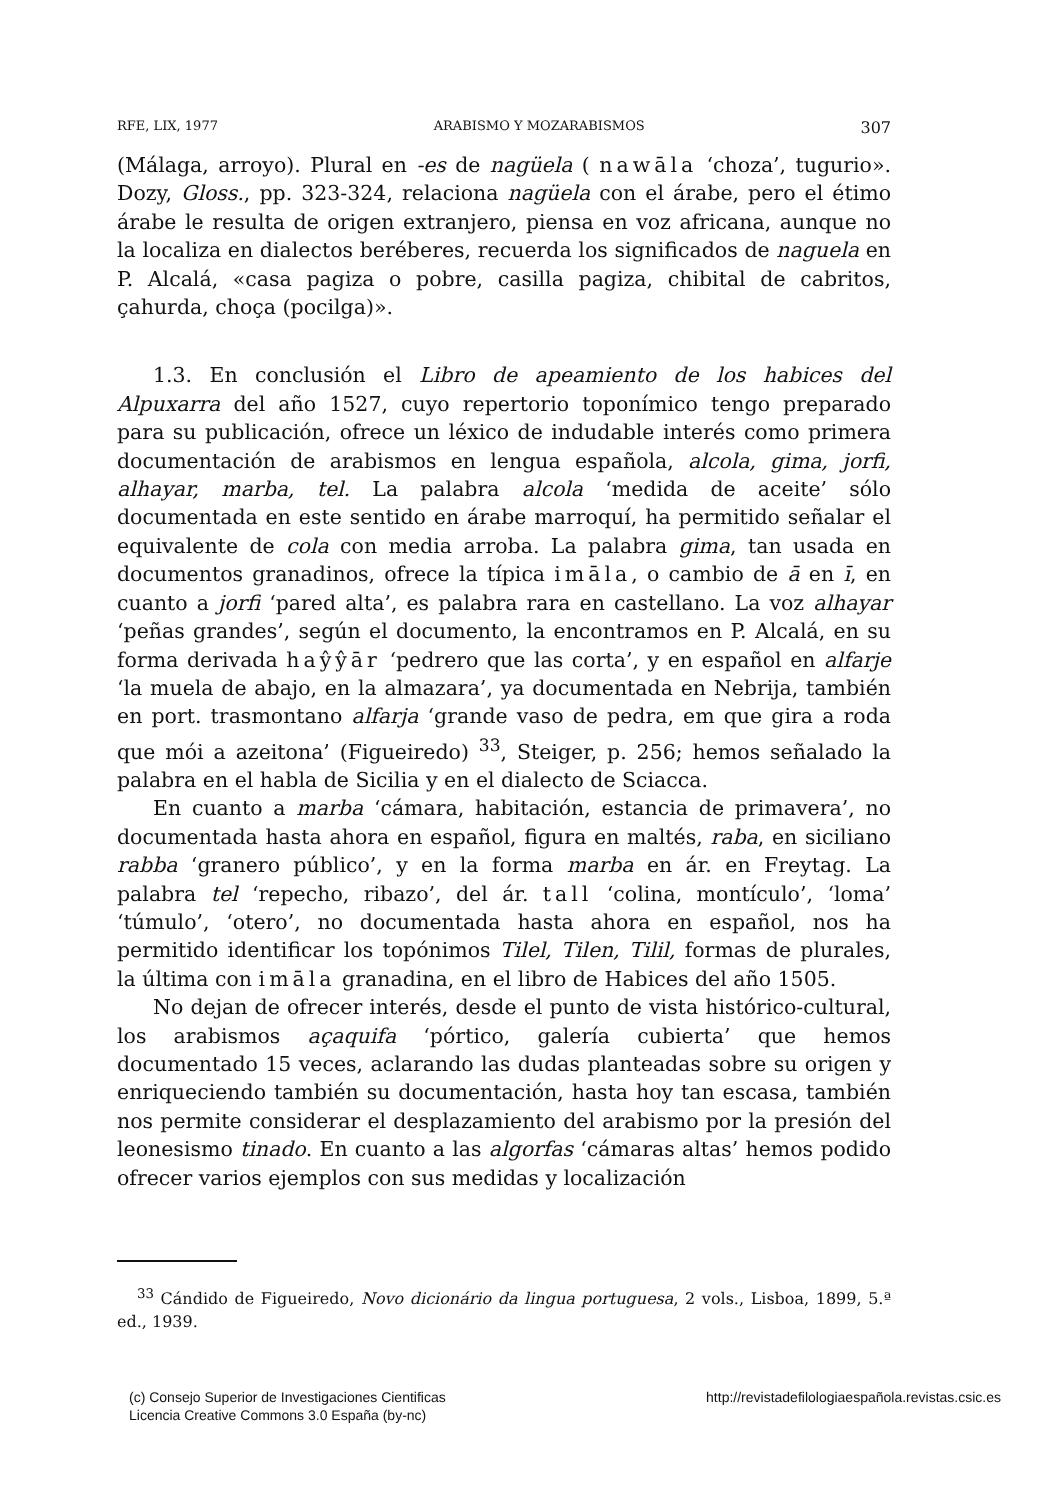RFE, LIX, 1977 ARABISMO Y MOZARABISMOS 307
(Málaga, arroyo). Plural en -es de nagüela ( nawāla ‘choza’, tugurio». Dozy, Gloss., pp. 323-324, relaciona nagüela con el árabe, pero el étimo árabe le resulta de origen extranjero, piensa en voz africana, aunque no la localiza en dialectos beréberes, recuerda los significados de naguela en P. Alcalá, «casa pagiza o pobre, casilla pagiza, chibital de cabritos, çahurda, choça (pocilga)».
1.3. En conclusión el Libro de apeamiento de los habices del Alpuxarra del año 1527, cuyo repertorio toponímico tengo preparado para su publicación, ofrece un léxico de indudable interés como primera documentación de arabismos en lengua española, alcola, gima, jorfi, alhayar, marba, tel. La palabra alcola ‘medida de aceite’ sólo documentada en este sentido en árabe marroquí, ha permitido señalar el equivalente de cola con media arroba. La palabra gima, tan usada en documentos granadinos, ofrece la típica imāla, o cambio de ā en ī, en cuanto a jorfi ‘pared alta’, es palabra rara en castellano. La voz alhayar ‘peñas grandes’, según el documento, la encontramos en P. Alcalá, en su forma derivada haŷŷār ‘pedrero que las corta’, y en español en alfarje ‘la muela de abajo, en la almazara’, ya documentada en Nebrija, también en port. trasmontano alfarja ‘grande vaso de pedra, em que gira a roda que mói a azeitona’ (Figueiredo) <sup>33</sup>, Steiger, p. 256; hemos señalado la palabra en el habla de Sicilia y en el dialecto de Sciacca.
En cuanto a marba ‘cámara, habitación, estancia de primavera’, no documentada hasta ahora en español, figura en maltés, raba, en siciliano rabba ‘granero público’, y en la forma marba en ár. en Freytag. La palabra tel ‘repecho, ribazo’, del ár. tall ‘colina, montículo’, ‘loma’ ‘túmulo’, ‘otero’, no documentada hasta ahora en español, nos ha permitido identificar los topónimos Tilel, Tilen, Tilil, formas de plurales, la última con imāla granadina, en el libro de Habices del año 1505.
No dejan de ofrecer interés, desde el punto de vista histórico-cultural, los arabismos açaquifa ‘pórtico, galería cubierta’ que hemos documentado 15 veces, aclarando las dudas planteadas sobre su origen y enriqueciendo también su documentación, hasta hoy tan escasa, también nos permite considerar el desplazamiento del arabismo por la presión del leonesismo tinado. En cuanto a las algorfas ‘cámaras altas’ hemos podido ofrecer varios ejemplos con sus medidas y localización
<sup>33</sup> Cándido de Figueiredo, Novo dicionário da lingua portuguesa, 2 vols., Lisboa, 1899, 5.ª ed., 1939.
(c) Consejo Superior de Investigaciones Cientificas
Licencia Creative Commons 3.0 España (by-nc)
http://revistadefilologiaespañola.revistas.csic.es